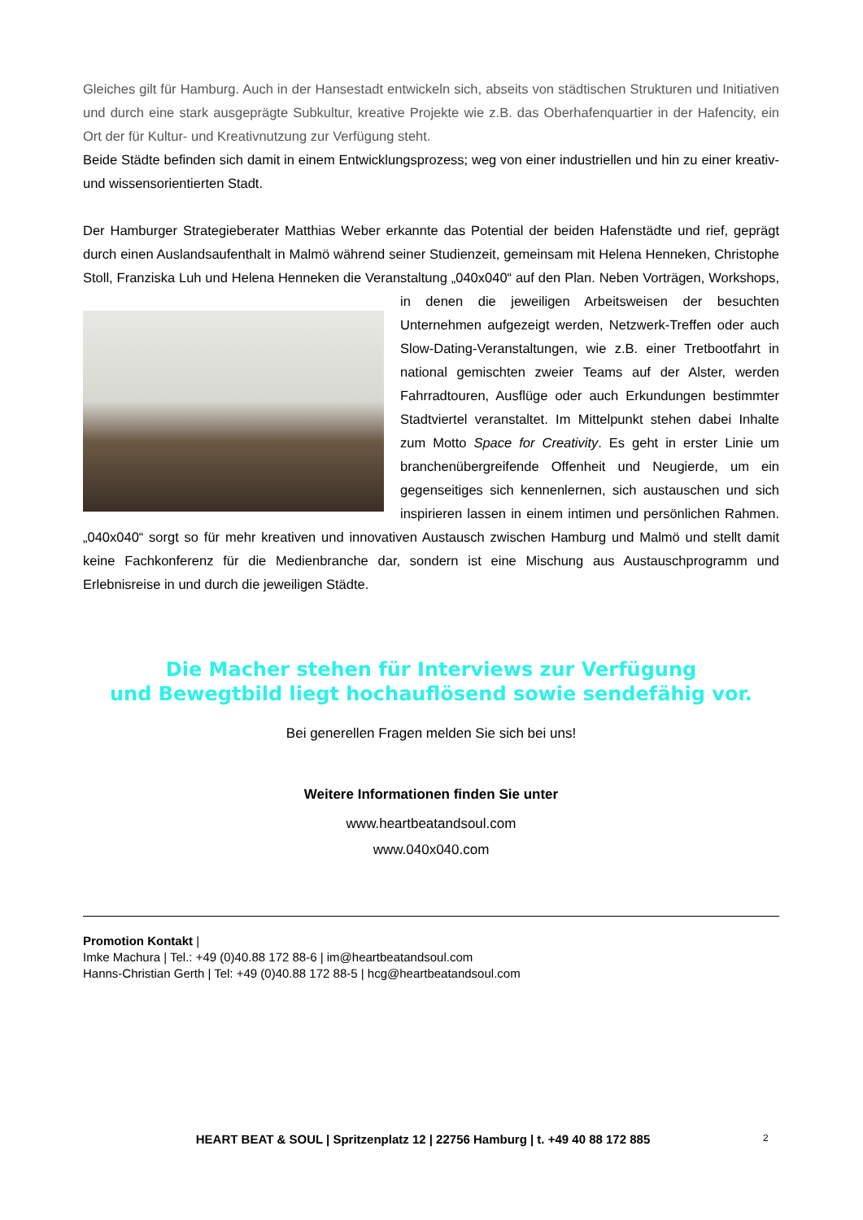Gleiches gilt für Hamburg. Auch in der Hansestadt entwickeln sich, abseits von städtischen Strukturen und Initiativen und durch eine stark ausgeprägte Subkultur, kreative Projekte wie z.B. das Oberhafenquartier in der Hafencity, ein Ort der für Kultur- und Kreativnutzung zur Verfügung steht.
Beide Städte befinden sich damit in einem Entwicklungsprozess; weg von einer industriellen und hin zu einer kreativ- und wissensorientierten Stadt.
Der Hamburger Strategieberater Matthias Weber erkannte das Potential der beiden Hafenstädte und rief, geprägt durch einen Auslandsaufenthalt in Malmö während seiner Studienzeit, gemeinsam mit Helena Henneken, Christophe Stoll, Franziska Luh und Helena Henneken die Veranstaltung „040x040“ auf den Plan. Neben Vorträgen, Workshops, in denen die jeweiligen Arbeitsweisen der besuchten Unternehmen aufgezeigt werden, Netzwerk-Treffen oder auch Slow-Dating-Veranstaltungen, wie z.B. einer Tretbootfahrt in national gemischten zweier Teams auf der Alster, werden Fahrradtouren, Ausflüge oder auch Erkundungen bestimmter Stadtviertel veranstaltet. Im Mittelpunkt stehen dabei Inhalte zum Motto Space for Creativity. Es geht in erster Linie um branchenübergreifende Offenheit und Neugierde, um ein gegenseitiges sich kennenlernen, sich austauschen und sich inspirieren lassen in einem intimen und persönlichen Rahmen. „040x040“ sorgt so für mehr kreativen und innovativen Austausch zwischen Hamburg und Malmö und stellt damit keine Fachkonferenz für die Medienbranche dar, sondern ist eine Mischung aus Austauschprogramm und Erlebnisreise in und durch die jeweiligen Städte.
Die Macher stehen für Interviews zur Verfügung
und Bewegtbild liegt hochauflösend sowie sendefähig vor.
Bei generellen Fragen melden Sie sich bei uns!
Weitere Informationen finden Sie unter
www.heartbeatandsoul.com
www.040x040.com
Promotion Kontakt |
Imke Machura | Tel.: +49 (0)40.88 172 88-6 | im@heartbeatandsoul.com
Hanns-Christian Gerth | Tel: +49 (0)40.88 172 88-5 | hcg@heartbeatandsoul.com
HEART BEAT & SOUL | Spritzenplatz 12 | 22756 Hamburg | t. +49 40 88 172 885
2